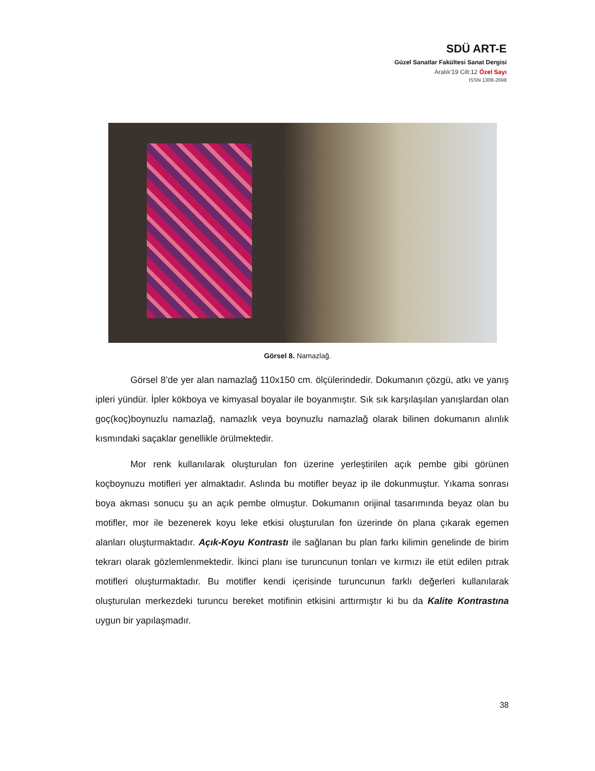SDÜ ART-E
Güzel Sanatlar Fakültesi Sanat Dergisi
Aralık’19 Cilt:12 Özel Sayı
ISSN 1308-2698
Görsel 8. Namazlağ.
Görsel 8’de yer alan namazlağ 110x150 cm. ölçülerindedir. Dokumanın çözgü, atkı ve yanış ipleri yündür. İpler kökboya ve kimyasal boyalar ile boyanmıştır. Sık sık karşılaşılan yanışlardan olan goç(koç)boynuzlu namazlağ, namazlık veya boynuzlu namazlağ olarak bilinen dokumanın alınlık kısmındaki saçaklar genellikle örülmektedir.
Mor renk kullanılarak oluşturulan fon üzerine yerleştirilen açık pembe gibi görünen koçboynuzu motifleri yer almaktadır. Aslında bu motifler beyaz ip ile dokunmuştur. Yıkama sonrası boya akması sonucu şu an açık pembe olmuştur. Dokumanın orijinal tasarımında beyaz olan bu motifler, mor ile bezenerek koyu leke etkisi oluşturulan fon üzerinde ön plana çıkarak egemen alanları oluşturmaktadır. Açık-Koyu Kontrastı ile sağlanan bu plan farkı kilimin genelinde de birim tekrarı olarak gözlemlenmektedir. İkinci planı ise turuncunun tonları ve kırmızı ile etüt edilen pıtrak motifleri oluşturmaktadır. Bu motifler kendi içerisinde turuncunun farklı değerleri kullanılarak oluşturulan merkezdeki turuncu bereket motifinin etkisini arttırmıştır ki bu da Kalite Kontrastına uygun bir yapılaşmadır.
38